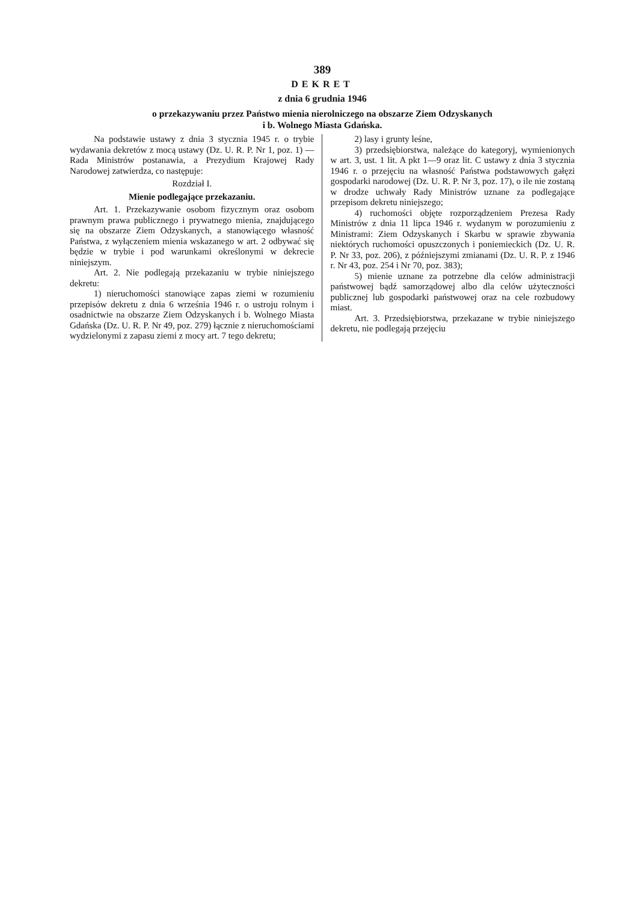389
DEKRET
z dnia 6 grudnia 1946
o przekazywaniu przez Państwo mienia nierolniczego na obszarze Ziem Odzyskanych
i b. Wolnego Miasta Gdańska.
Na podstawie ustawy z dnia 3 stycznia 1945 r. o trybie wydawania dekretów z mocą ustawy (Dz. U. R. P. Nr 1, poz. 1) — Rada Ministrów postanawia, a Prezydium Krajowej Rady Narodowej zatwierdza, co następuje:
Rozdział I.
Mienie podlegające przekazaniu.
Art. 1. Przekazywanie osobom fizycznym oraz osobom prawnym prawa publicznego i prywatnego mienia, znajdującego się na obszarze Ziem Odzyskanych, a stanowiącego własność Państwa, z wyłączeniem mienia wskazanego w art. 2 odbywać się będzie w trybie i pod warunkami określonymi w dekrecie niniejszym.
Art. 2. Nie podlegają przekazaniu w trybie niniejszego dekretu:
1) nieruchomości stanowiące zapas ziemi w rozumieniu przepisów dekretu z dnia 6 września 1946 r. o ustroju rolnym i osadnictwie na obszarze Ziem Odzyskanych i b. Wolnego Miasta Gdańska (Dz. U. R. P. Nr 49, poz. 279) łącznie z nieruchomościami wydzielonymi z zapasu ziemi z mocy art. 7 tego dekretu;
2) lasy i grunty leśne,
3) przedsiębiorstwa, należące do kategoryj, wymienionych w art. 3, ust. 1 lit. A pkt 1—9 oraz lit. C ustawy z dnia 3 stycznia 1946 r. o przejęciu na własność Państwa podstawowych gałęzi gospodarki narodowej (Dz. U. R. P. Nr 3, poz. 17), o ile nie zostaną w drodze uchwały Rady Ministrów uznane za podlegające przepisom dekretu niniejszego;
4) ruchomości objęte rozporządzeniem Prezesa Rady Ministrów z dnia 11 lipca 1946 r. wydanym w porozumieniu z Ministrami: Ziem Odzyskanych i Skarbu w sprawie zbywania niektórych ruchomości opuszczonych i poniemieckich (Dz. U. R. P. Nr 33, poz. 206), z późniejszymi zmianami (Dz. U. R. P. z 1946 r. Nr 43, poz. 254 i Nr 70, poz. 383);
5) mienie uznane za potrzebne dla celów administracji państwowej bądź samorządowej albo dla celów użyteczności publicznej lub gospodarki państwowej oraz na cele rozbudowy miast.
Art. 3. Przedsiębiorstwa, przekazane w trybie niniejszego dekretu, nie podlegają przejęciu